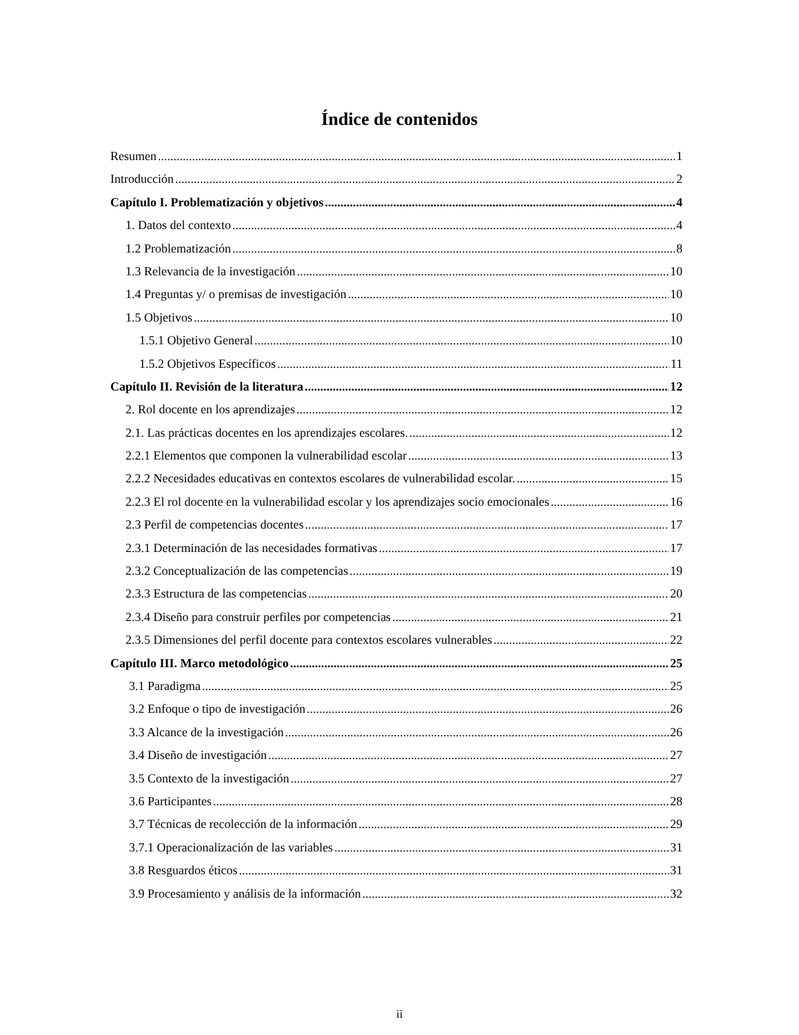Índice de contenidos
Resumen 1
Introducción 2
Capítulo I. Problematización y objetivos 4
1. Datos del contexto 4
1.2 Problematización 8
1.3 Relevancia de la investigación 10
1.4 Preguntas y/ o premisas de investigación 10
1.5 Objetivos 10
1.5.1 Objetivo General 10
1.5.2 Objetivos Específicos 11
Capítulo II. Revisión de la literatura 12
2. Rol docente en los aprendizajes 12
2.1. Las prácticas docentes en los aprendizajes escolares. 12
2.2.1 Elementos que componen la vulnerabilidad escolar 13
2.2.2 Necesidades educativas en contextos escolares de vulnerabilidad escolar. 15
2.2.3 El rol docente en la vulnerabilidad escolar y los aprendizajes socio emocionales 16
2.3 Perfil de competencias docentes 17
2.3.1 Determinación de las necesidades formativas 17
2.3.2 Conceptualización de las competencias 19
2.3.3 Estructura de las competencias 20
2.3.4 Diseño para construir perfiles por competencias 21
2.3.5 Dimensiones del perfil docente para contextos escolares vulnerables 22
Capítulo III. Marco metodológico 25
3.1 Paradigma 25
3.2 Enfoque o tipo de investigación 26
3.3 Alcance de la investigación 26
3.4 Diseño de investigación 27
3.5 Contexto de la investigación 27
3.6 Participantes 28
3.7 Técnicas de recolección de la información 29
3.7.1 Operacionalización de las variables 31
3.8 Resguardos éticos 31
3.9 Procesamiento y análisis de la información 32
ii